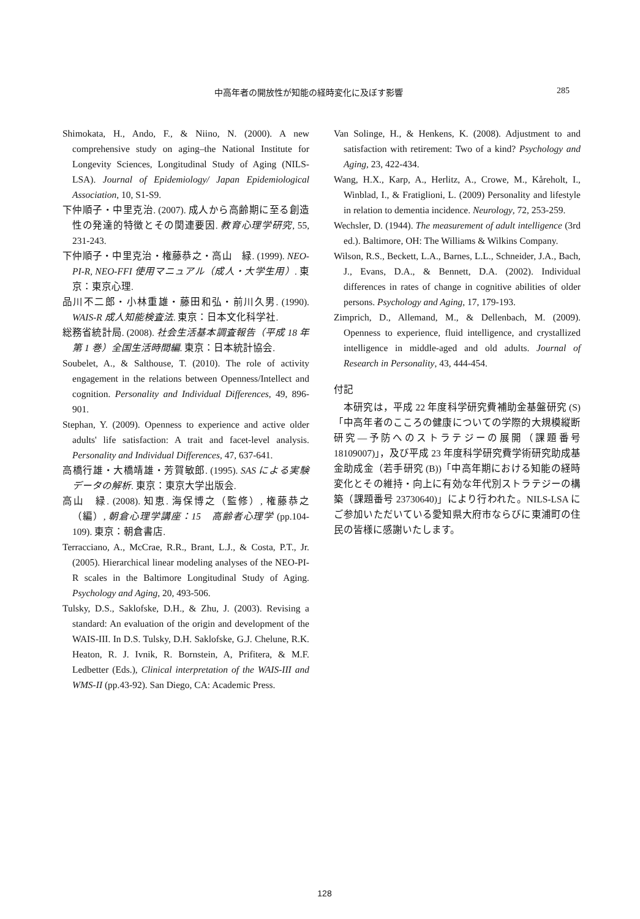中高年者の開放性が知能の経時変化に及ぼす影響 285
Shimokata, H., Ando, F., & Niino, N. (2000). A new comprehensive study on aging–the National Institute for Longevity Sciences, Longitudinal Study of Aging (NILS-LSA). Journal of Epidemiology/ Japan Epidemiological Association, 10, S1-S9.
下仲順子・中里克治. (2007). 成人から高齢期に至る創造性の発達的特徴とその関連要因. 教育心理学研究, 55, 231-243.
下仲順子・中里克治・権藤恭之・高山　緑. (1999). NEO-PI-R, NEO-FFI 使用マニュアル（成人・大学生用）. 東京：東京心理.
品川不二郎・小林重雄・藤田和弘・前川久男. (1990). WAIS-R 成人知能検査法. 東京：日本文化科学社.
総務省統計局. (2008). 社会生活基本調査報告（平成 18 年第 1 巻）全国生活時間編. 東京：日本統計協会.
Soubelet, A., & Salthouse, T. (2010). The role of activity engagement in the relations between Openness/Intellect and cognition. Personality and Individual Differences, 49, 896-901.
Stephan, Y. (2009). Openness to experience and active older adults' life satisfaction: A trait and facet-level analysis. Personality and Individual Differences, 47, 637-641.
高橋行雄・大橋靖雄・芳賀敏郎. (1995). SAS による実験データの解析. 東京：東京大学出版会.
高山　緑. (2008). 知恵. 海保博之（監修）, 権藤恭之（編）, 朝倉心理学講座：15　高齢者心理学 (pp.104-109). 東京：朝倉書店.
Terracciano, A., McCrae, R.R., Brant, L.J., & Costa, P.T., Jr. (2005). Hierarchical linear modeling analyses of the NEO-PI-R scales in the Baltimore Longitudinal Study of Aging. Psychology and Aging, 20, 493-506.
Tulsky, D.S., Saklofske, D.H., & Zhu, J. (2003). Revising a standard: An evaluation of the origin and development of the WAIS-III. In D.S. Tulsky, D.H. Saklofske, G.J. Chelune, R.K. Heaton, R. J. Ivnik, R. Bornstein, A, Prifitera, & M.F. Ledbetter (Eds.), Clinical interpretation of the WAIS-III and WMS-II (pp.43-92). San Diego, CA: Academic Press.
Van Solinge, H., & Henkens, K. (2008). Adjustment to and satisfaction with retirement: Two of a kind? Psychology and Aging, 23, 422-434.
Wang, H.X., Karp, A., Herlitz, A., Crowe, M., Kåreholt, I., Winblad, I., & Fratiglioni, L. (2009) Personality and lifestyle in relation to dementia incidence. Neurology, 72, 253-259.
Wechsler, D. (1944). The measurement of adult intelligence (3rd ed.). Baltimore, OH: The Williams & Wilkins Company.
Wilson, R.S., Beckett, L.A., Barnes, L.L., Schneider, J.A., Bach, J., Evans, D.A., & Bennett, D.A. (2002). Individual differences in rates of change in cognitive abilities of older persons. Psychology and Aging, 17, 179-193.
Zimprich, D., Allemand, M., & Dellenbach, M. (2009). Openness to experience, fluid intelligence, and crystallized intelligence in middle-aged and old adults. Journal of Research in Personality, 43, 444-454.
付記
本研究は，平成 22 年度科学研究費補助金基盤研究 (S)「中高年者のこころの健康についての学際的大規模縦断研究—予防へのストラテジーの展開（課題番号 18109007)」，及び平成 23 年度科学研究費学術研究助成基金助成金（若手研究 (B))「中高年期における知能の経時変化とその維持・向上に有効な年代別ストラテジーの構築（課題番号 23730640)」により行われた。NILS-LSA にご参加いただいている愛知県大府市ならびに東浦町の住民の皆様に感謝いたします。
128